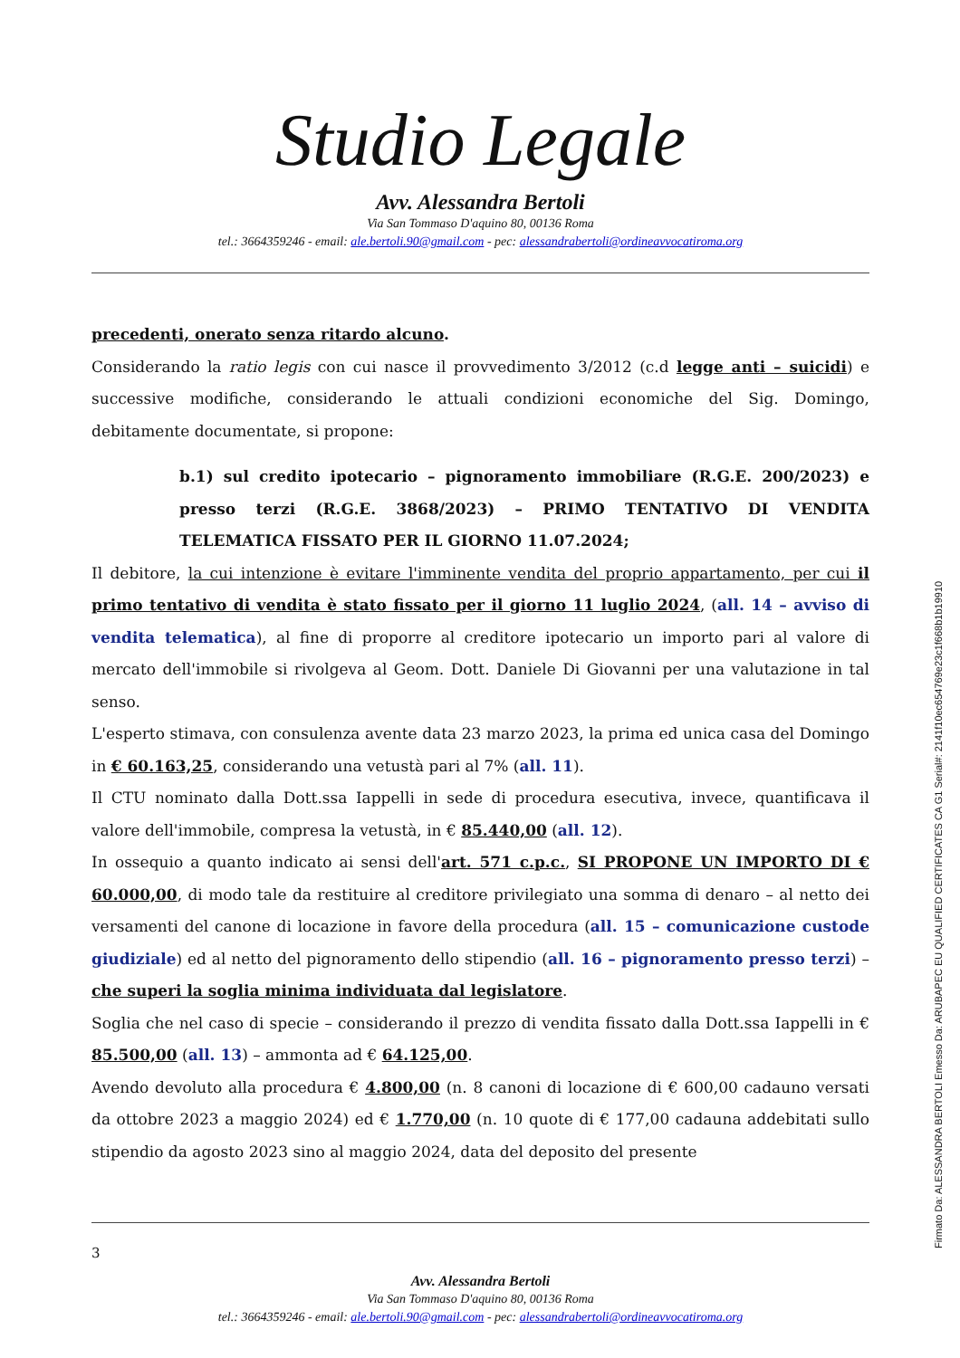Studio Legale
Avv. Alessandra Bertoli
Via San Tommaso D'aquino 80, 00136 Roma
tel.: 3664359246 - email: ale.bertoli.90@gmail.com - pec: alessandrabertoli@ordineavvocatiroma.org
precedenti, onerato senza ritardo alcuno.
Considerando la ratio legis con cui nasce il provvedimento 3/2012 (c.d legge anti – suicidi) e successive modifiche, considerando le attuali condizioni economiche del Sig. Domingo, debitamente documentate, si propone:
b.1) sul credito ipotecario – pignoramento immobiliare (R.G.E. 200/2023) e presso terzi (R.G.E. 3868/2023) – PRIMO TENTATIVO DI VENDITA TELEMATICA FISSATO PER IL GIORNO 11.07.2024;
Il debitore, la cui intenzione è evitare l'imminente vendita del proprio appartamento, per cui il primo tentativo di vendita è stato fissato per il giorno 11 luglio 2024, (all. 14 – avviso di vendita telematica), al fine di proporre al creditore ipotecario un importo pari al valore di mercato dell'immobile si rivolgeva al Geom. Dott. Daniele Di Giovanni per una valutazione in tal senso.
L'esperto stimava, con consulenza avente data 23 marzo 2023, la prima ed unica casa del Domingo in € 60.163,25, considerando una vetustà pari al 7% (all. 11).
Il CTU nominato dalla Dott.ssa Iappelli in sede di procedura esecutiva, invece, quantificava il valore dell'immobile, compresa la vetustà, in € 85.440,00 (all. 12).
In ossequio a quanto indicato ai sensi dell'art. 571 c.p.c., SI PROPONE UN IMPORTO DI € 60.000,00, di modo tale da restituire al creditore privilegiato una somma di denaro – al netto dei versamenti del canone di locazione in favore della procedura (all. 15 – comunicazione custode giudiziale) ed al netto del pignoramento dello stipendio (all. 16 – pignoramento presso terzi) – che superi la soglia minima individuata dal legislatore.
Soglia che nel caso di specie – considerando il prezzo di vendita fissato dalla Dott.ssa Iappelli in € 85.500,00 (all. 13) – ammonta ad € 64.125,00.
Avendo devoluto alla procedura € 4.800,00 (n. 8 canoni di locazione di € 600,00 cadauno versati da ottobre 2023 a maggio 2024) ed € 1.770,00 (n. 10 quote di € 177,00 cadauna addebitati sullo stipendio da agosto 2023 sino al maggio 2024, data del deposito del presente
3
Avv. Alessandra Bertoli
Via San Tommaso D'aquino 80, 00136 Roma
tel.: 3664359246 - email: ale.bertoli.90@gmail.com - pec: alessandrabertoli@ordineavvocatiroma.org
Firmato Da: ALESSANDRA BERTOLI Emesso Da: ARUBAPEC EU QUALIFIED CERTIFICATES CA G1 Serial#: 2141f10ec654769e23c1f668b1b19910